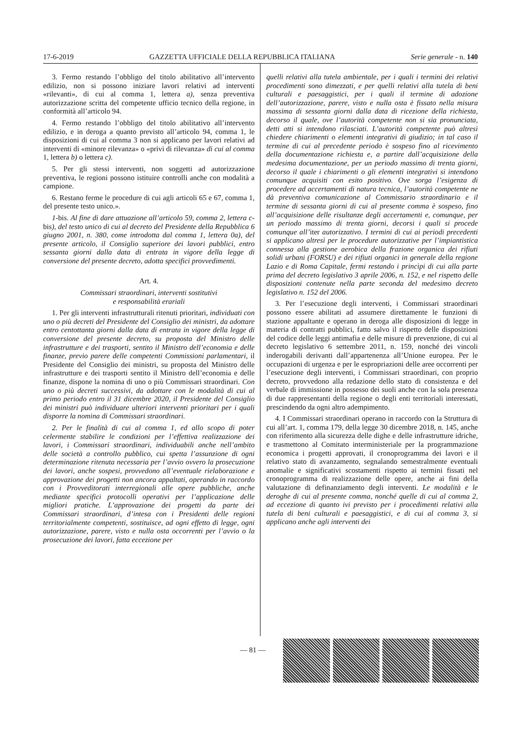17-6-2019 GAZZETTA UFFICIALE DELLA REPUBBLICA ITALIANA Serie generale - n. 140
3. Fermo restando l’obbligo del titolo abilitativo all’intervento edilizio, non si possono iniziare lavori relativi ad interventi «rilevanti», di cui al comma 1, lettera a), senza preventiva autorizzazione scritta del competente ufficio tecnico della regione, in conformità all’articolo 94.
4. Fermo restando l’obbligo del titolo abilitativo all’intervento edilizio, e in deroga a quanto previsto all’articolo 94, comma 1, le disposizioni di cui al comma 3 non si applicano per lavori relativi ad interventi di «minore rilevanza» o «privi di rilevanza» di cui al comma 1, lettera b) o lettera c).
5. Per gli stessi interventi, non soggetti ad autorizzazione preventiva, le regioni possono istituire controlli anche con modalità a campione.
6. Restano ferme le procedure di cui agli articoli 65 e 67, comma 1, del presente testo unico.».
1-bis. Al fine di dare attuazione all’articolo 59, comma 2, lettera c-bis), del testo unico di cui al decreto del Presidente della Repubblica 6 giugno 2001, n. 380, come introdotta dal comma 1, lettera 0a), del presente articolo, il Consiglio superiore dei lavori pubblici, entro sessanta giorni dalla data di entrata in vigore della legge di conversione del presente decreto, adotta specifici provvedimenti.
Art. 4.
Commissari straordinari, interventi sostitutivi
e responsabilità erariali
1. Per gli interventi infrastrutturali ritenuti prioritari, individuati con uno o più decreti del Presidente del Consiglio dei ministri, da adottare entro centottanta giorni dalla data di entrata in vigore della legge di conversione del presente decreto, su proposta del Ministro delle infrastrutture e dei trasporti, sentito il Ministro dell’economia e delle finanze, previo parere delle competenti Commissioni parlamentari, il Presidente del Consiglio dei ministri, su proposta del Ministro delle infrastrutture e dei trasporti sentito il Ministro dell’economia e delle finanze, dispone la nomina di uno o più Commissari straordinari. Con uno o più decreti successivi, da adottare con le modalità di cui al primo periodo entro il 31 dicembre 2020, il Presidente del Consiglio dei ministri può individuare ulteriori interventi prioritari per i quali disporre la nomina di Commissari straordinari.
2. Per le finalità di cui al comma 1, ed allo scopo di poter celermente stabilire le condizioni per l’effettiva realizzazione dei lavori, i Commissari straordinari, individuabili anche nell’ambito delle società a controllo pubblico, cui spetta l’assunzione di ogni determinazione ritenuta necessaria per l’avvio ovvero la prosecuzione dei lavori, anche sospesi, provvedono all’eventuale rielaborazione e approvazione dei progetti non ancora appaltati, operando in raccordo con i Provveditorati interregionali alle opere pubbliche, anche mediante specifici protocolli operativi per l’applicazione delle migliori pratiche. L’approvazione dei progetti da parte dei Commissari straordinari, d’intesa con i Presidenti delle regioni territorialmente competenti, sostituisce, ad ogni effetto di legge, ogni autorizzazione, parere, visto e nulla osta occorrenti per l’avvio o la prosecuzione dei lavori, fatta eccezione per
quelli relativi alla tutela ambientale, per i quali i termini dei relativi procedimenti sono dimezzati, e per quelli relativi alla tutela di beni culturali e paesaggistici, per i quali il termine di adozione dell’autorizzazione, parere, visto e nulla osta è fissato nella misura massima di sessanta giorni dalla data di ricezione della richiesta, decorso il quale, ove l’autorità competente non si sia pronunciata, detti atti si intendono rilasciati. L’autorità competente può altresì chiedere chiarimenti o elementi integrativi di giudizio; in tal caso il termine di cui al precedente periodo è sospeso fino al ricevimento della documentazione richiesta e, a partire dall’acquisizione della medesima documentazione, per un periodo massimo di trenta giorni, decorso il quale i chiarimenti o gli elementi integrativi si intendono comunque acquisiti con esito positivo. Ove sorga l’esigenza di procedere ad accertamenti di natura tecnica, l’autorità competente ne dà preventiva comunicazione al Commissario straordinario e il termine di sessanta giorni di cui al presente comma è sospeso, fino all’acquisizione delle risultanze degli accertamenti e, comunque, per un periodo massimo di trenta giorni, decorsi i quali si procede comunque all’iter autorizzativo. I termini di cui ai periodi precedenti si applicano altresì per le procedure autorizzative per l’impiantistica connessa alla gestione aerobica della frazione organica dei rifiuti solidi urbani (FORSU) e dei rifiuti organici in generale della regione Lazio e di Roma Capitale, fermi restando i princìpi di cui alla parte prima del decreto legislativo 3 aprile 2006, n. 152, e nel rispetto delle disposizioni contenute nella parte seconda del medesimo decreto legislativo n. 152 del 2006.
3. Per l’esecuzione degli interventi, i Commissari straordinari possono essere abilitati ad assumere direttamente le funzioni di stazione appaltante e operano in deroga alle disposizioni di legge in materia di contratti pubblici, fatto salvo il rispetto delle disposizioni del codice delle leggi antimafia e delle misure di prevenzione, di cui al decreto legislativo 6 settembre 2011, n. 159, nonché dei vincoli inderogabili derivanti dall’appartenenza all’Unione europea. Per le occupazioni di urgenza e per le espropriazioni delle aree occorrenti per l’esecuzione degli interventi, i Commissari straordinari, con proprio decreto, provvedono alla redazione dello stato di consistenza e del verbale di immissione in possesso dei suoli anche con la sola presenza di due rappresentanti della regione o degli enti territoriali interessati, prescindendo da ogni altro adempimento.
4. I Commissari straordinari operano in raccordo con la Struttura di cui all’art. 1, comma 179, della legge 30 dicembre 2018, n. 145, anche con riferimento alla sicurezza delle dighe e delle infrastrutture idriche, e trasmettono al Comitato interministeriale per la programmazione economica i progetti approvati, il cronoprogramma dei lavori e il relativo stato di avanzamento, segnalando semestralmente eventuali anomalie e significativi scostamenti rispetto ai termini fissati nel cronoprogramma di realizzazione delle opere, anche ai fini della valutazione di definanziamento degli interventi. Le modalità e le deroghe di cui al presente comma, nonché quelle di cui al comma 2, ad eccezione di quanto ivi previsto per i procedimenti relativi alla tutela di beni culturali e paesaggistici, e di cui al comma 3, si applicano anche agli interventi dei
— 81 —